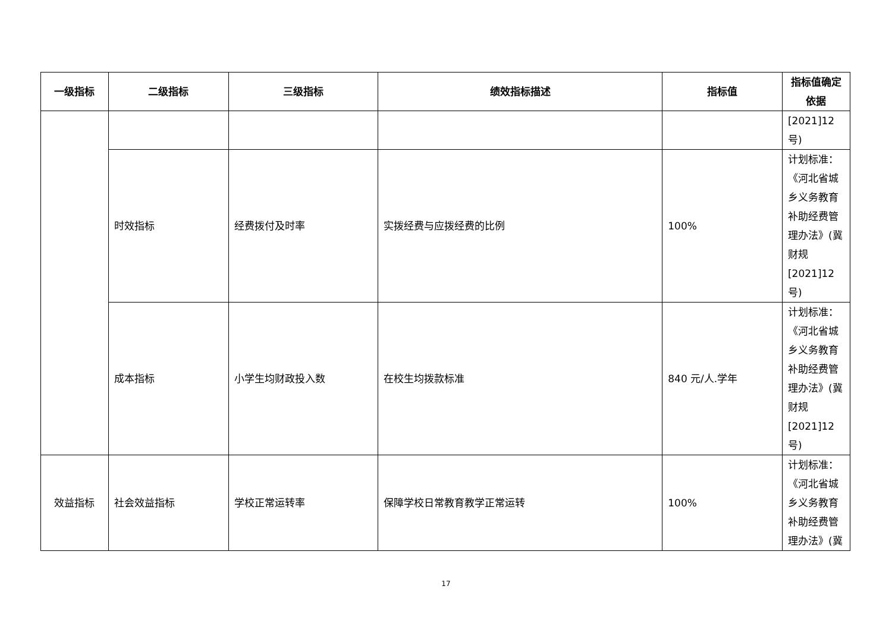| 一级指标 | 二级指标 | 三级指标 | 绩效指标描述 | 指标值 | 指标值确定依据 |
| --- | --- | --- | --- | --- | --- |
| | | | | | [2021]12号) |
| | 时效指标 | 经费拨付及时率 | 实拨经费与应拨经费的比例 | 100% | 计划标准：《河北省城乡义务教育补助经费管理办法》(冀财规[2021]12号) |
| | 成本指标 | 小学生均财政投入数 | 在校生均拨款标准 | 840 元/人.学年 | 计划标准：《河北省城乡义务教育补助经费管理办法》(冀财规[2021]12号) |
| 效益指标 | 社会效益指标 | 学校正常运转率 | 保障学校日常教育教学正常运转 | 100% | 计划标准：《河北省城乡义务教育补助经费管理办法》(冀 |
17